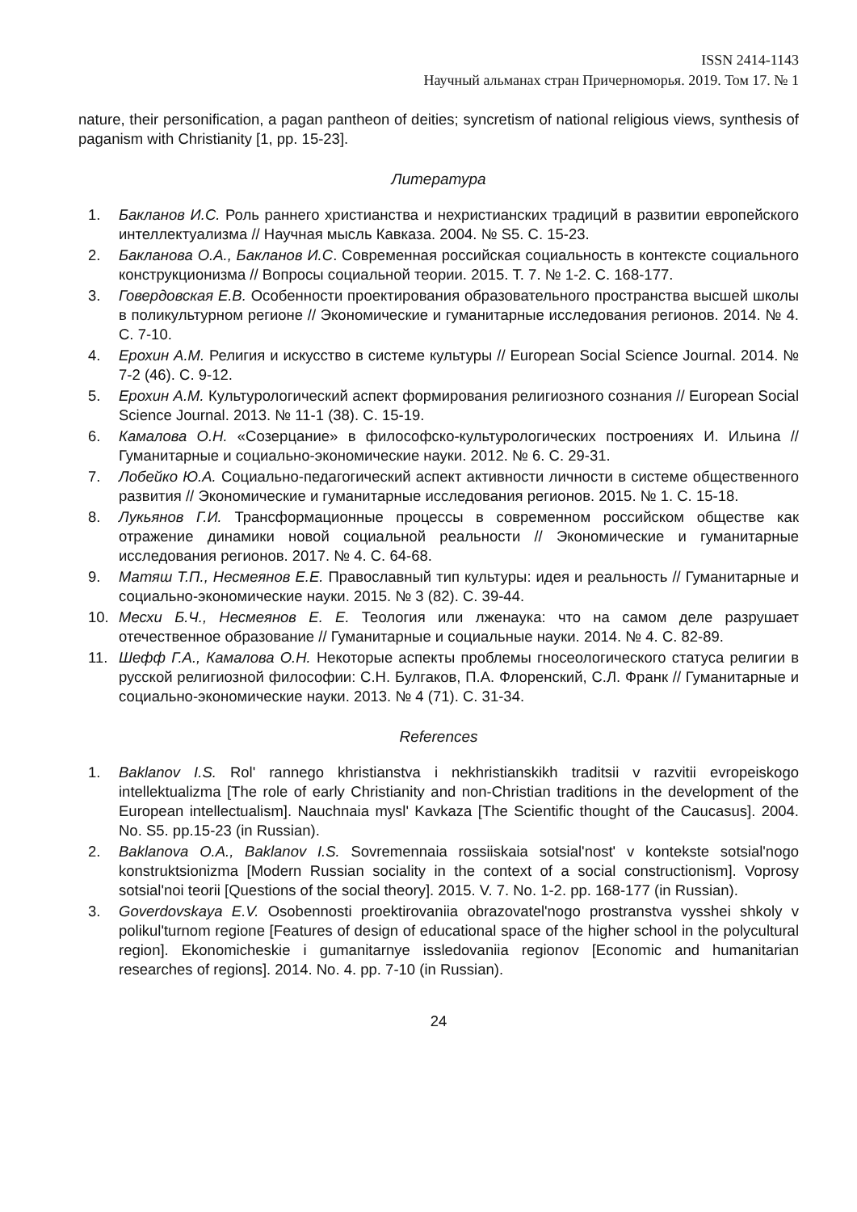ISSN 2414-1143
Научный альманах стран Причерноморья. 2019. Том 17. № 1
nature, their personification, a pagan pantheon of deities; syncretism of national religious views, synthesis of paganism with Christianity [1, pp. 15-23].
Литература
1. Бакланов И.С. Роль раннего христианства и нехристианских традиций в развитии европейского интеллектуализма // Научная мысль Кавказа. 2004. № S5. С. 15-23.
2. Бакланова О.А., Бакланов И.С. Современная российская социальность в контексте социального конструкционизма // Вопросы социальной теории. 2015. Т. 7. № 1-2. С. 168-177.
3. Говердовская Е.В. Особенности проектирования образовательного пространства высшей школы в поликультурном регионе // Экономические и гуманитарные исследования регионов. 2014. № 4. С. 7-10.
4. Ерохин А.М. Религия и искусство в системе культуры // European Social Science Journal. 2014. № 7-2 (46). С. 9-12.
5. Ерохин А.М. Культурологический аспект формирования религиозного сознания // European Social Science Journal. 2013. № 11-1 (38). С. 15-19.
6. Камалова О.Н. «Созерцание» в философско-культурологических построениях И. Ильина // Гуманитарные и социально-экономические науки. 2012. № 6. С. 29-31.
7. Лобейко Ю.А. Социально-педагогический аспект активности личности в системе общественного развития // Экономические и гуманитарные исследования регионов. 2015. № 1. С. 15-18.
8. Лукьянов Г.И. Трансформационные процессы в современном российском обществе как отражение динамики новой социальной реальности // Экономические и гуманитарные исследования регионов. 2017. № 4. С. 64-68.
9. Матяш Т.П., Несмеянов Е.Е. Православный тип культуры: идея и реальность // Гуманитарные и социально-экономические науки. 2015. № 3 (82). С. 39-44.
10. Месхи Б.Ч., Несмеянов Е. Е. Теология или лженаука: что на самом деле разрушает отечественное образование // Гуманитарные и социальные науки. 2014. № 4. С. 82-89.
11. Шефф Г.А., Камалова О.Н. Некоторые аспекты проблемы гносеологического статуса религии в русской религиозной философии: С.Н. Булгаков, П.А. Флоренский, С.Л. Франк // Гуманитарные и социально-экономические науки. 2013. № 4 (71). С. 31-34.
References
1. Baklanov I.S. Rol' rannego khristianstva i nekhristianskikh traditsii v razvitii evropeiskogo intellektualizma [The role of early Christianity and non-Christian traditions in the development of the European intellectualism]. Nauchnaia mysl' Kavkaza [The Scientific thought of the Caucasus]. 2004. No. S5. pp.15-23 (in Russian).
2. Baklanova O.A., Baklanov I.S. Sovremennaia rossiiskaia sotsial'nost' v kontekste sotsial'nogo konstruktsionizma [Modern Russian sociality in the context of a social constructionism]. Voprosy sotsial'noi teorii [Questions of the social theory]. 2015. V. 7. No. 1-2. pp. 168-177 (in Russian).
3. Goverdovskaya E.V. Osobennosti proektirovaniia obrazovatel'nogo prostranstva vysshei shkoly v polikul'turnom regione [Features of design of educational space of the higher school in the polycultural region]. Ekonomicheskie i gumanitarnye issledovaniia regionov [Economic and humanitarian researches of regions]. 2014. No. 4. pp. 7-10 (in Russian).
24